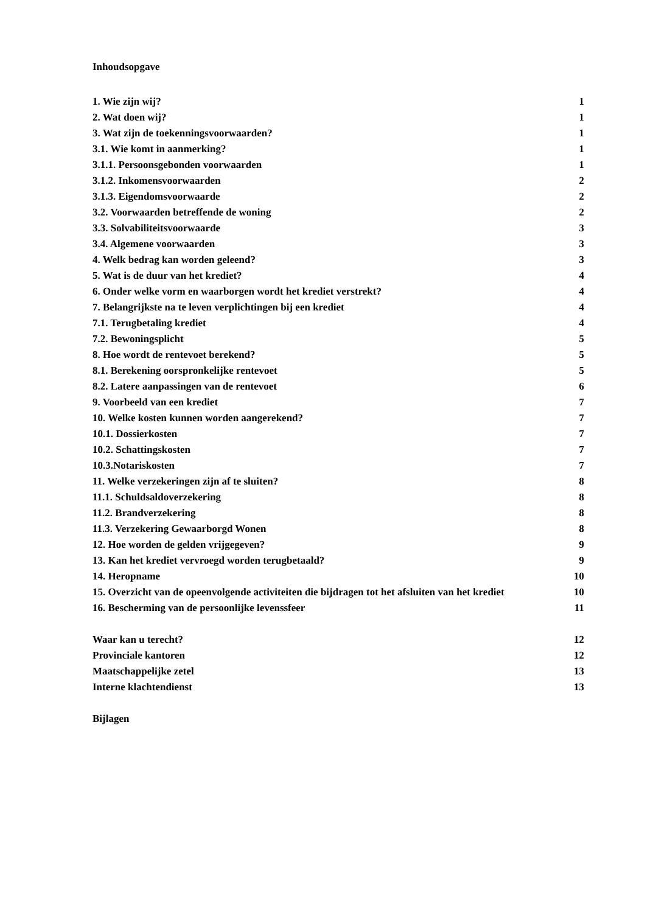Inhoudsopgave
1. Wie zijn wij? 1
2. Wat doen wij? 1
3. Wat zijn de toekenningsvoorwaarden? 1
3.1. Wie komt in aanmerking? 1
3.1.1. Persoonsgebonden voorwaarden 1
3.1.2. Inkomensvoorwaarden 2
3.1.3. Eigendomsvoorwaarde 2
3.2. Voorwaarden betreffende de woning 2
3.3. Solvabiliteitsvoorwaarde 3
3.4. Algemene voorwaarden 3
4. Welk bedrag kan worden geleend? 3
5. Wat is de duur van het krediet? 4
6. Onder welke vorm en waarborgen wordt het krediet verstrekt? 4
7. Belangrijkste na te leven verplichtingen bij een krediet 4
7.1. Terugbetaling krediet 4
7.2. Bewoningsplicht 5
8. Hoe wordt de rentevoet berekend? 5
8.1. Berekening oorspronkelijke rentevoet 5
8.2. Latere aanpassingen van de rentevoet 6
9. Voorbeeld van een krediet 7
10. Welke kosten kunnen worden aangerekend? 7
10.1. Dossierkosten 7
10.2. Schattingskosten 7
10.3.Notariskosten 7
11. Welke verzekeringen zijn af te sluiten? 8
11.1. Schuldsaldoverzekering 8
11.2. Brandverzekering 8
11.3. Verzekering Gewaarborgd Wonen 8
12. Hoe worden de gelden vrijgegeven? 9
13. Kan het krediet vervroegd worden terugbetaald? 9
14. Heropname 10
15. Overzicht van de opeenvolgende activiteiten die bijdragen tot het afsluiten van het krediet 10
16. Bescherming van de persoonlijke levenssfeer 11
Waar kan u terecht? 12
Provinciale kantoren 12
Maatschappelijke zetel 13
Interne klachtendienst 13
Bijlagen